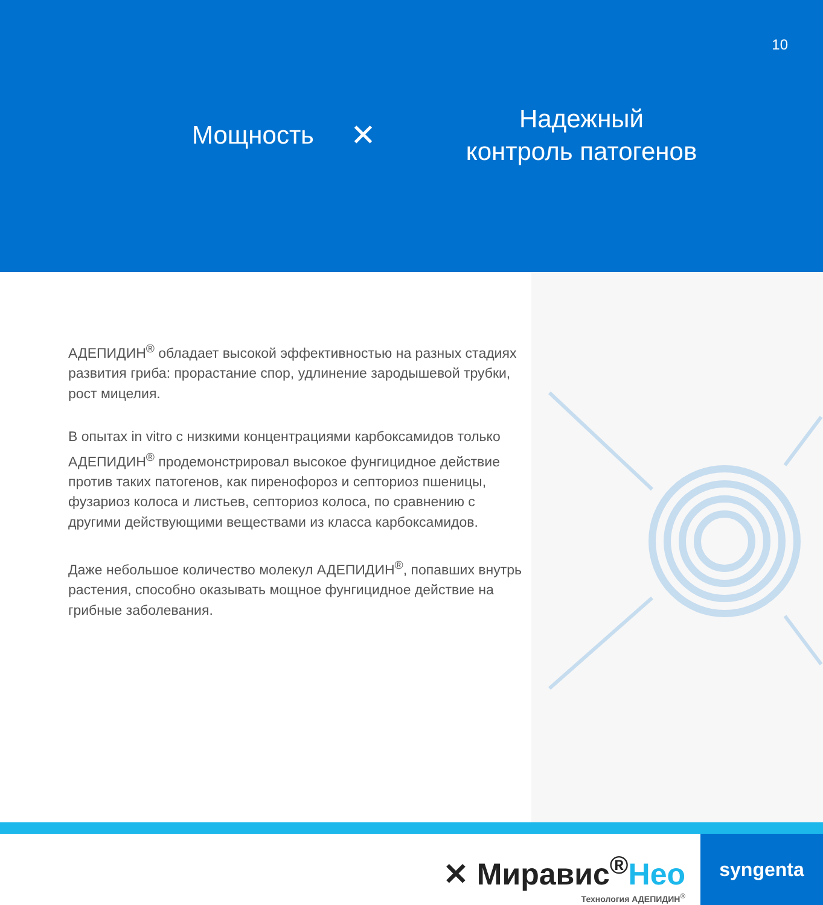10
Мощность
✕
Надежный
контроль патогенов
АДЕПИДИН<sup>®</sup> обладает высокой эффективностью на разных стадиях развития гриба: прорастание спор, удлинение зародышевой трубки, рост мицелия.
В опытах in vitro с низкими концентрациями карбоксамидов только АДЕПИДИН<sup>®</sup> продемонстрировал высокое фунгицидное действие против таких патогенов, как пиренофороз и септориоз пшеницы, фузариоз колоса и листьев, септориоз колоса, по сравнению с другими действующими веществами из класса карбоксамидов.
Даже небольшое количество молекул АДЕПИДИН<sup>®</sup>, попавших внутрь растения, способно оказывать мощное фунгицидное действие на грибные заболевания.
✕ Миравис<sup>®</sup>Нео
Технология АДЕПИДИН<sup>®</sup>
syngenta